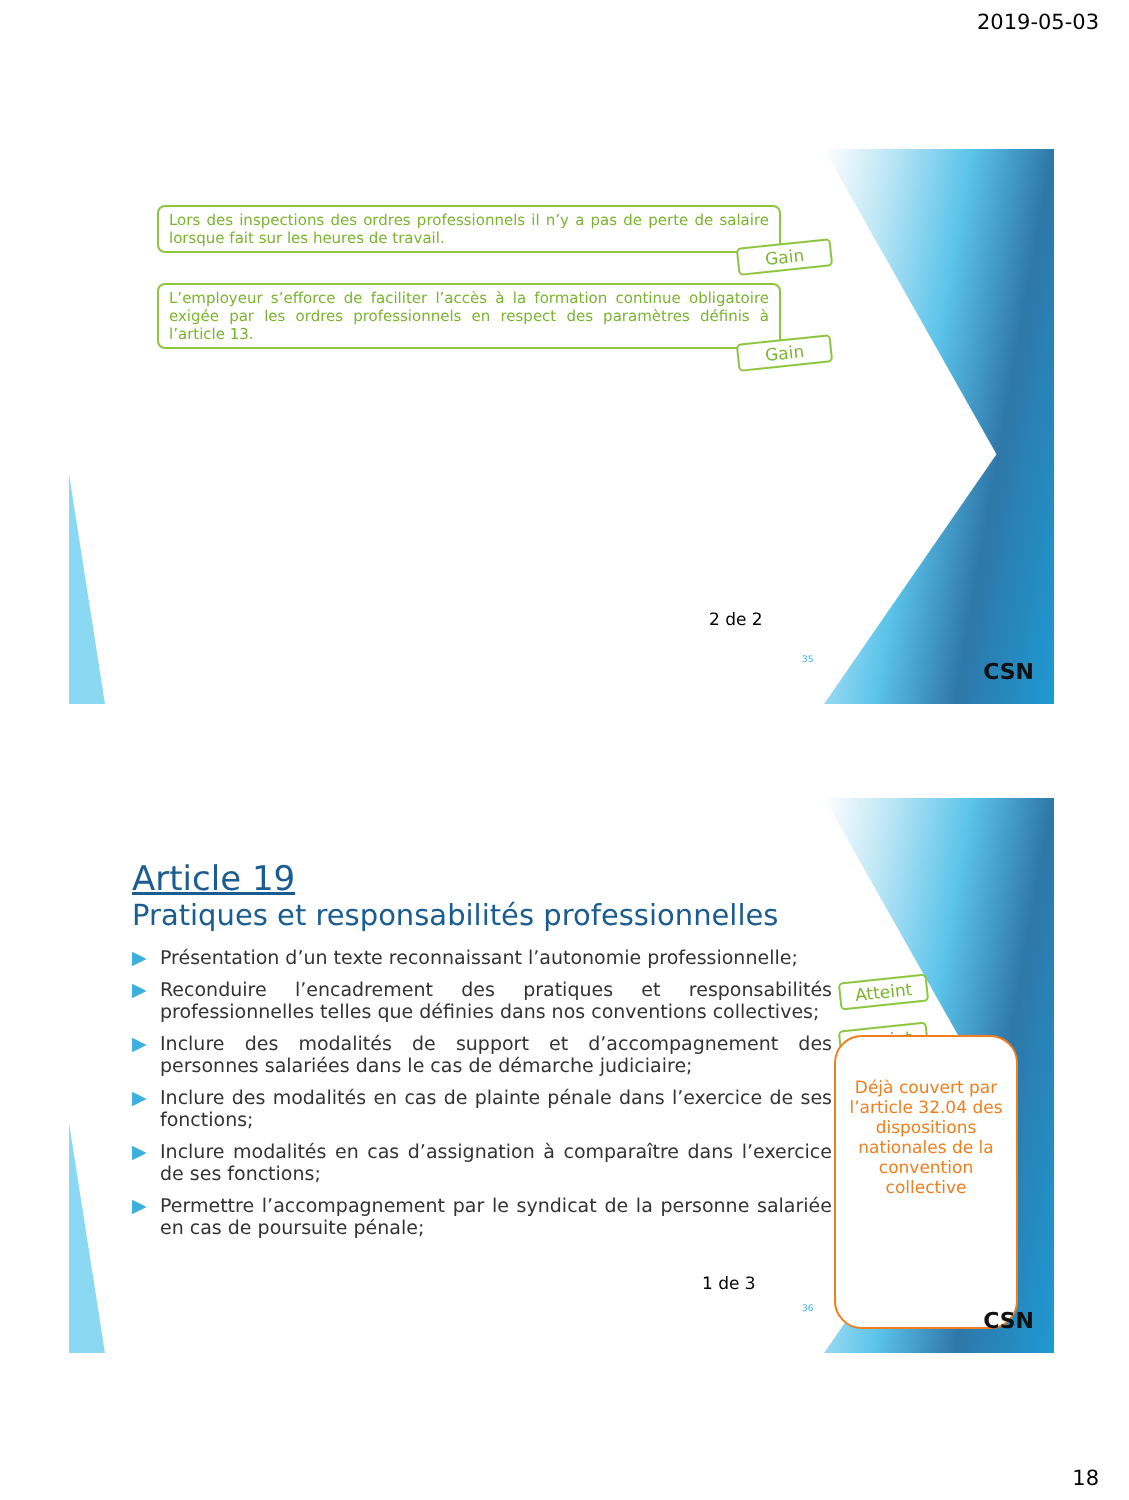2019-05-03
Lors des inspections des ordres professionnels il n’y a pas de perte de salaire lorsque fait sur les heures de travail.
Gain
L’employeur s’efforce de faciliter l’accès à la formation continue obligatoire exigée par les ordres professionnels en respect des paramètres définis à l’article 13.
Gain
2 de 2
35 CSN
Article 19
Pratiques et responsabilités professionnelles
▶ Présentation d’un texte reconnaissant l’autonomie professionnelle;
▶ Reconduire l’encadrement des pratiques et responsabilités professionnelles telles que définies dans nos conventions collectives;
▶ Inclure des modalités de support et d’accompagnement des personnes salariées dans le cas de démarche judiciaire;
▶ Inclure des modalités en cas de plainte pénale dans l’exercice de ses fonctions;
▶ Inclure modalités en cas d’assignation à comparaître dans l’exercice de ses fonctions;
▶ Permettre l’accompagnement par le syndicat de la personne salariée en cas de poursuite pénale;
Atteint
Atteint
Déjà couvert par l’article 32.04 des dispositions nationales de la convention collective
1 de 3
36 CSN
18